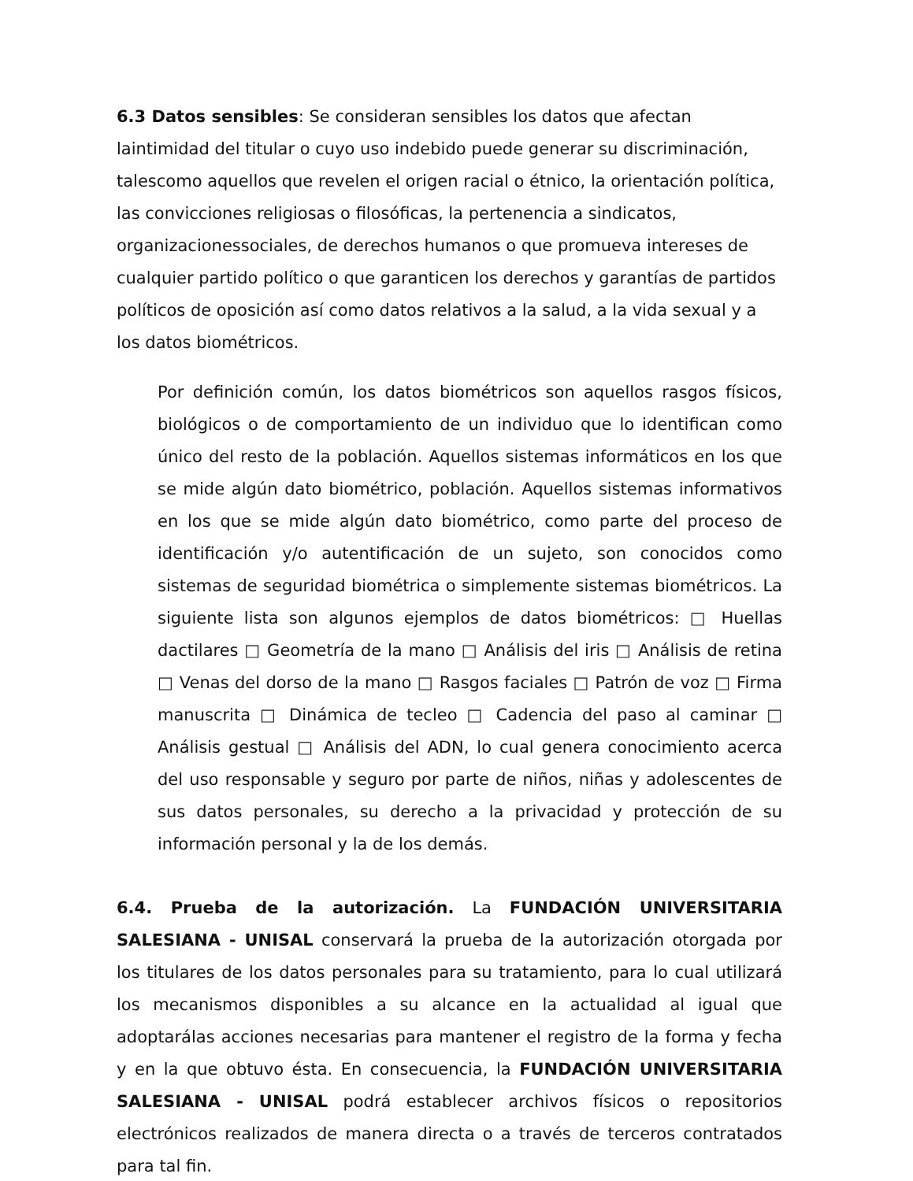6.3 Datos sensibles: Se consideran sensibles los datos que afectan laintimidad del titular o cuyo uso indebido puede generar su discriminación, talescomo aquellos que revelen el origen racial o étnico, la orientación política, las convicciones religiosas o filosóficas, la pertenencia a sindicatos, organizacionessociales, de derechos humanos o que promueva intereses de cualquier partido político o que garanticen los derechos y garantías de partidos políticos de oposición así como datos relativos a la salud, a la vida sexual y a los datos biométricos.
Por definición común, los datos biométricos son aquellos rasgos físicos, biológicos o de comportamiento de un individuo que lo identifican como único del resto de la población. Aquellos sistemas informáticos en los que se mide algún dato biométrico, población. Aquellos sistemas informativos en los que se mide algún dato biométrico, como parte del proceso de identificación y/o autentificación de un sujeto, son conocidos como sistemas de seguridad biométrica o simplemente sistemas biométricos. La siguiente lista son algunos ejemplos de datos biométricos: □ Huellas dactilares □ Geometría de la mano □ Análisis del iris □ Análisis de retina □ Venas del dorso de la mano □ Rasgos faciales □ Patrón de voz □ Firma manuscrita □ Dinámica de tecleo □ Cadencia del paso al caminar □ Análisis gestual □ Análisis del ADN, lo cual genera conocimiento acerca del uso responsable y seguro por parte de niños, niñas y adolescentes de sus datos personales, su derecho a la privacidad y protección de su información personal y la de los demás.
6.4. Prueba de la autorización. La FUNDACIÓN UNIVERSITARIA SALESIANA - UNISAL conservará la prueba de la autorización otorgada por los titulares de los datos personales para su tratamiento, para lo cual utilizará los mecanismos disponibles a su alcance en la actualidad al igual que adoptarálas acciones necesarias para mantener el registro de la forma y fecha y en la que obtuvo ésta. En consecuencia, la FUNDACIÓN UNIVERSITARIA SALESIANA - UNISAL podrá establecer archivos físicos o repositorios electrónicos realizados de manera directa o a través de terceros contratados para tal fin.